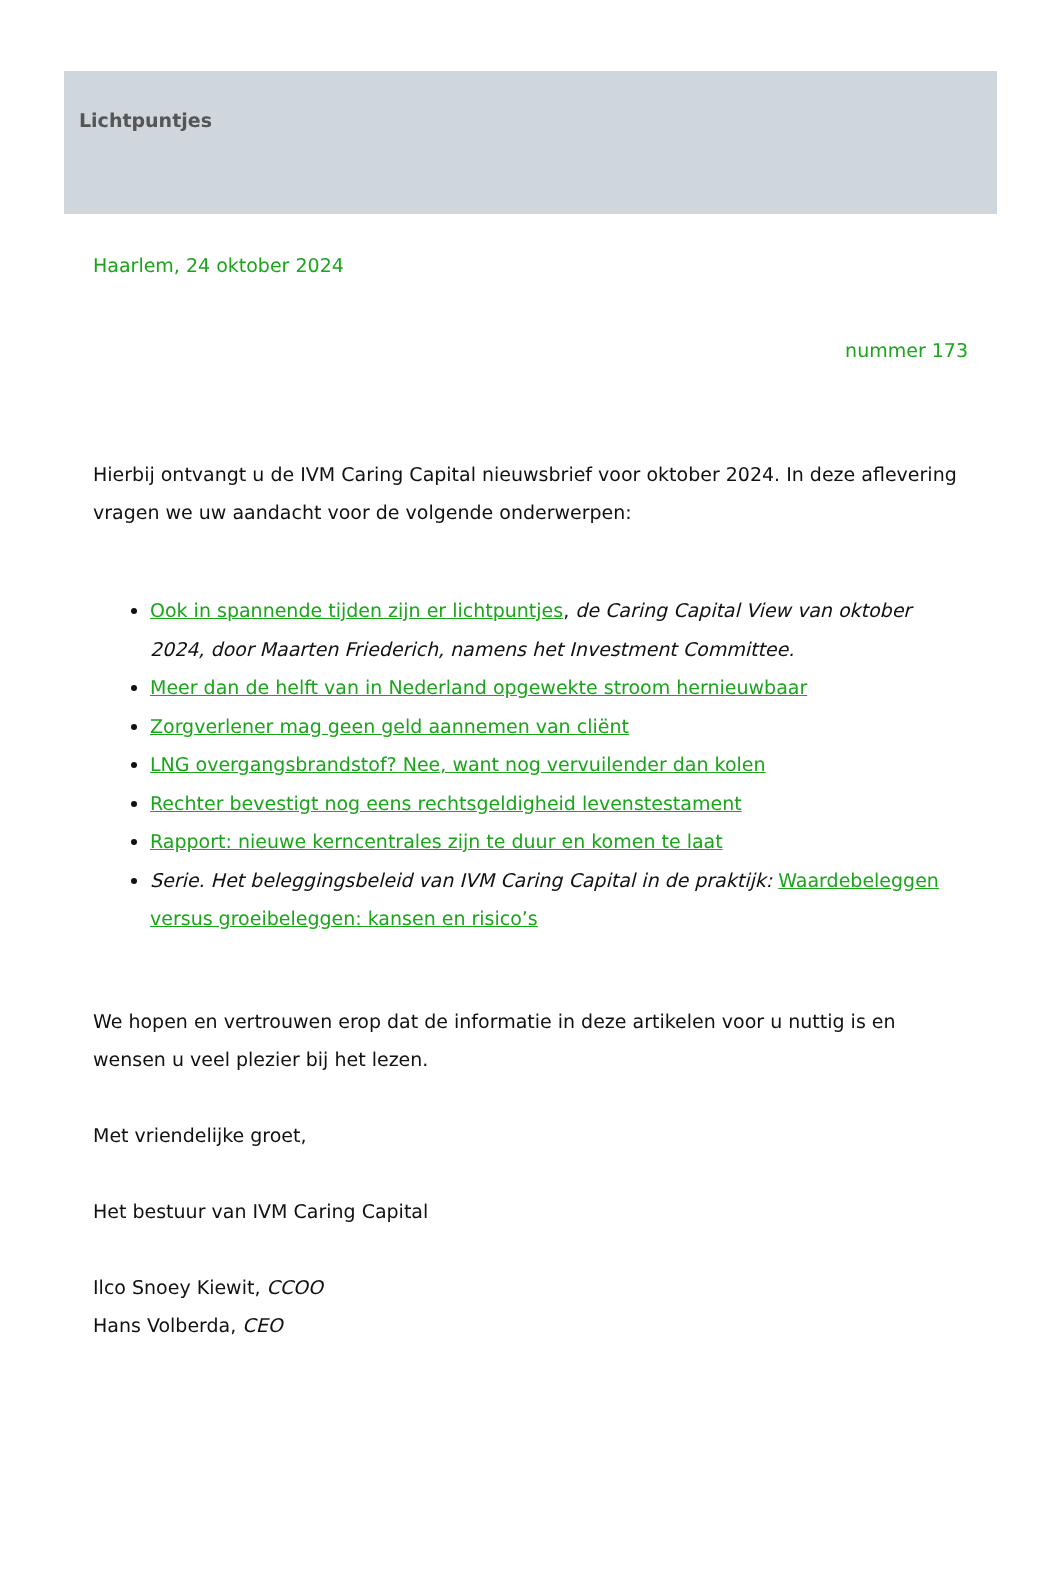Lichtpuntjes
Haarlem, 24 oktober 2024
nummer 173
Hierbij ontvangt u de IVM Caring Capital nieuwsbrief voor oktober 2024. In deze aflevering vragen we uw aandacht voor de volgende onderwerpen:
Ook in spannende tijden zijn er lichtpuntjes, de Caring Capital View van oktober 2024, door Maarten Friederich, namens het Investment Committee.
Meer dan de helft van in Nederland opgewekte stroom hernieuwbaar
Zorgverlener mag geen geld aannemen van cliënt
LNG overgangsbrandstof? Nee, want nog vervuilender dan kolen
Rechter bevestigt nog eens rechtsgeldigheid levenstestament
Rapport: nieuwe kerncentrales zijn te duur en komen te laat
Serie. Het beleggingsbeleid van IVM Caring Capital in de praktijk: Waardebeleggen versus groeibeleggen: kansen en risico’s
We hopen en vertrouwen erop dat de informatie in deze artikelen voor u nuttig is en wensen u veel plezier bij het lezen.
Met vriendelijke groet,
Het bestuur van IVM Caring Capital
Ilco Snoey Kiewit, CCOO
Hans Volberda, CEO